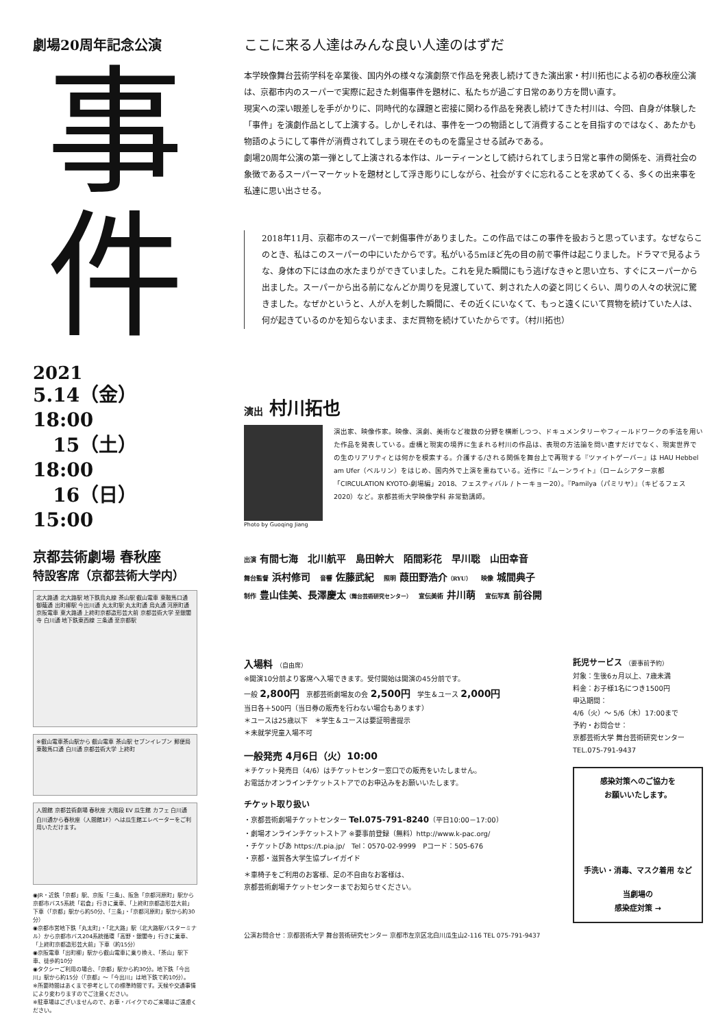劇場20周年記念公演
事
件
2021
5.14（金）18:00
15（土）18:00
16（日）15:00
京都芸術劇場 春秋座
特設客席（京都芸術大学内）
北大路通 北大路駅 地下鉄烏丸線 茶山駅 叡山電車 東鞍馬口通 御蔭通 出町柳駅 今出川通 丸太町駅 丸太町通 烏丸通 河原町通 京阪電車 東大路通 上終町京都造形芸大前 京都芸術大学 至銀閣寺 白川通 地下鉄東西線 三条通 至京都駅
※叡山電車茶山駅から 叡山電車 茶山駅 セブンイレブン 郵便局 東鞍馬口通 白川通 京都芸術大学 上終町
人間館 京都芸術劇場 春秋座 大階段 EV 瓜生館 カフェ 白川通 白川通から春秋座（人間館1F）へは瓜生館エレベーターをご利用いただけます。
◉JR・近鉄「京都」駅、京阪「三条」、阪急「京都河原町」駅から京都市バス5系統「岩倉」行きに乗車、「上終町京都造形芸大前」下車（「京都」駅から約50分、「三条」・「京都河原町」駅から約30分）
◉京都市営地下鉄「丸太町」・「北大路」駅（北大路駅バスターミナル）から京都市バス204系統循環「高野・銀閣寺」行きに乗車、「上終町京都造形芸大前」下車（約15分）
◉京阪電車「出町柳」駅から叡山電車に乗り換え、「茶山」駅下車、徒歩約10分
◉タクシーご利用の場合、「京都」駅から約30分。地下鉄「今出川」駅から約15分（「京都」〜「今出川」は地下鉄で約10分）。
※所要時間はあくまで参考としての標準時間です。天候や交通事情により変わりますのでご注意ください。
※駐車場はございませんので、お車・バイクでのご来場はご遠慮ください。
ここに来る人達はみんな良い人達のはずだ
本学映像舞台芸術学科を卒業後、国内外の様々な演劇祭で作品を発表し続けてきた演出家・村川拓也による初の春秋座公演は、京都市内のスーパーで実際に起きた刺傷事件を題材に、私たちが過ごす日常のあり方を問い直す。
現実への深い眼差しを手がかりに、同時代的な課題と密接に関わる作品を発表し続けてきた村川は、今回、自身が体験した「事件」を演劇作品として上演する。しかしそれは、事件を一つの物語として消費することを目指すのではなく、あたかも物語のようにして事件が消費されてしまう現在そのものを露呈させる試みである。
劇場20周年公演の第一弾として上演される本作は、ルーティーンとして続けられてしまう日常と事件の関係を、消費社会の象徴であるスーパーマーケットを題材として浮き彫りにしながら、社会がすぐに忘れることを求めてくる、多くの出来事を私達に思い出させる。
2018年11月、京都市のスーパーで刺傷事件がありました。この作品ではこの事件を扱おうと思っています。なぜならこのとき、私はこのスーパーの中にいたからです。私がいる5mほど先の目の前で事件は起こりました。ドラマで見るような、身体の下には血の水たまりができていました。これを見た瞬間にもう逃げなきゃと思い立ち、すぐにスーパーから出ました。スーパーから出る前になんどか周りを見渡していて、刺された人の姿と同じくらい、周りの人々の状況に驚きました。なぜかというと、人が人を刺した瞬間に、その近くにいなくて、もっと遠くにいて買物を続けていた人は、何が起きているのかを知らないまま、まだ買物を続けていたからです。（村川拓也）
演出 村川拓也
Photo by Guoqing Jiang
演出家、映像作家。映像、演劇、美術など複数の分野を横断しつつ、ドキュメンタリーやフィールドワークの手法を用いた作品を発表している。虚構と現実の境界に生まれる村川の作品は、表現の方法論を問い直すだけでなく、現実世界での生のリアリティとは何かを模索する。介護する/される関係を舞台上で再現する『ツァイトゲーバー』は HAU Hebbel am Ufer（ベルリン）をはじめ、国内外で上演を重ねている。近作に『ムーンライト』（ロームシアター京都「CIRCULATION KYOTO-劇場編」2018、フェスティバル / トーキョー20）。『Pamilya（パミリヤ）』（キビるフェス2020）など。京都芸術大学映像学科 非常勤講師。
出演 有間七海　北川航平　島田幹大　陌間彩花　早川聡　山田幸音
舞台監督 浜村修司　音響 佐藤武紀　照明 葭田野浩介（RYU）　映像 城間典子
制作 豊山佳美、長澤慶太（舞台芸術研究センター）　宣伝美術 井川萌　宣伝写真 前谷開
入場料 （自由席）
※開演10分前より客席へ入場できます。受付開始は開演の45分前です。
一般 2,800円　京都芸術劇場友の会 2,500円　学生＆ユース 2,000円
当日各＋500円（当日券の販売を行わない場合もあります）
＊ユースは25歳以下　＊学生＆ユースは要証明書提示
＊未就学児童入場不可
一般発売 4月6日（火）10:00
＊チケット発売日（4/6）はチケットセンター窓口での販売をいたしません。
お電話かオンラインチケットストアでのお申込みをお願いいたします。
チケット取り扱い
・京都芸術劇場チケットセンター Tel.075-791-8240（平日10:00－17:00）
・劇場オンラインチケットストア ※要事前登録（無料）http://www.k-pac.org/
・チケットぴあ https://t.pia.jp/　Tel：0570-02-9999　Pコード：505-676
・京都・滋賀各大学生協プレイガイド
＊車椅子をご利用のお客様、足の不自由なお客様は、
京都芸術劇場チケットセンターまでお知らせください。
託児サービス （要事前予約）
対象：生後6ヵ月以上、7歳未満
料金：お子様1名につき1500円
申込期間：
4/6（火）〜 5/6（木）17:00まで
予約・お問合せ：
京都芸術大学 舞台芸術研究センター
TEL.075-791-9437
感染対策へのご協力を
お願いいたします。
手洗い・消毒、マスク着用 など
当劇場の
感染症対策 →
公演お問合せ：京都芸術大学 舞台芸術研究センター 京都市左京区北白川瓜生山2-116 TEL 075-791-9437